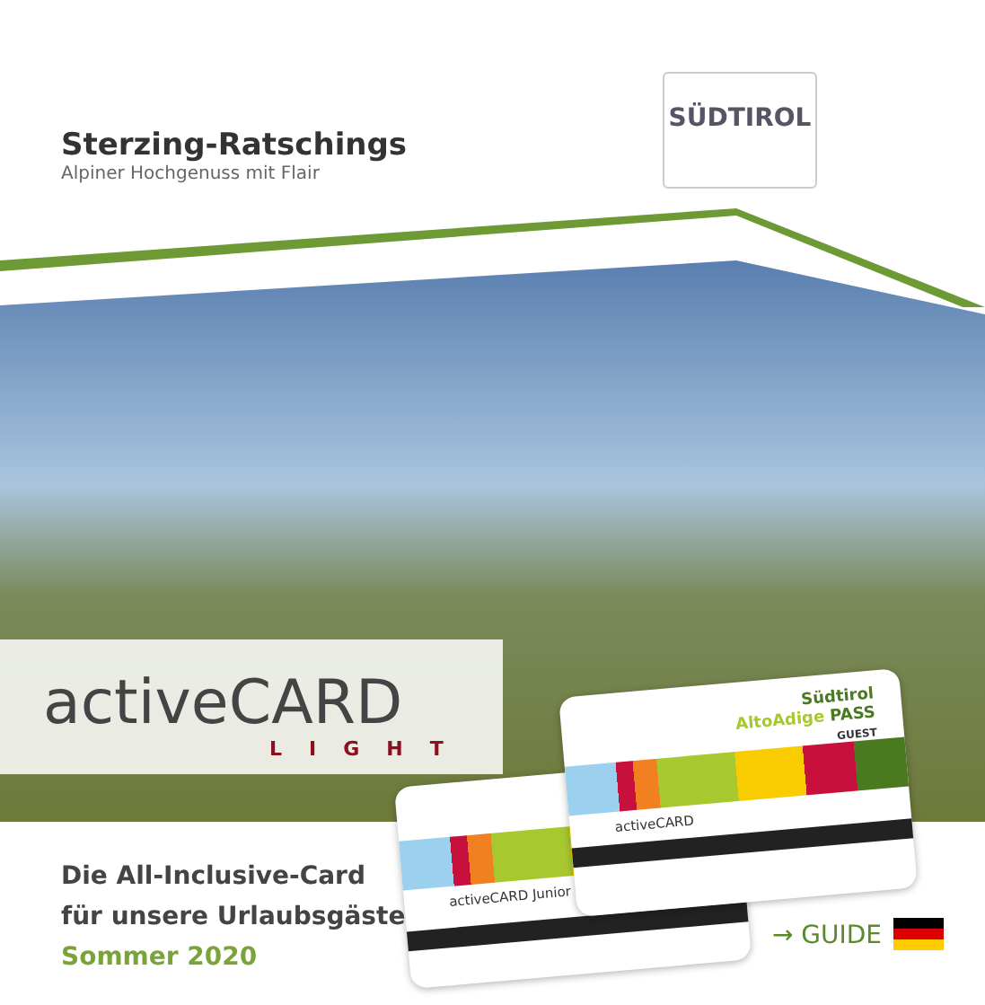Sterzing-Ratschings
Alpiner Hochgenuss mit Flair
SÜDTIROL
activeCARD
LIGHT
activeCARD Junior
Südtirol
AltoAdige PASS
GUEST
activeCARD
Die All-Inclusive-Card
für unsere Urlaubsgäste
Sommer 2020
→ GUIDE